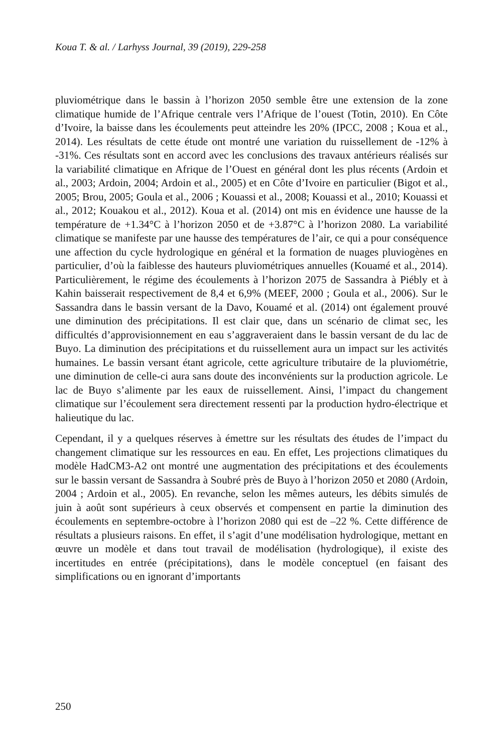Koua T. & al. / Larhyss Journal, 39 (2019), 229-258
pluviométrique dans le bassin à l’horizon 2050 semble être une extension de la zone climatique humide de l’Afrique centrale vers l’Afrique de l’ouest (Totin, 2010). En Côte d’Ivoire, la baisse dans les écoulements peut atteindre les 20% (IPCC, 2008 ; Koua et al., 2014). Les résultats de cette étude ont montré une variation du ruissellement de -12% à -31%. Ces résultats sont en accord avec les conclusions des travaux antérieurs réalisés sur la variabilité climatique en Afrique de l’Ouest en général dont les plus récents (Ardoin et al., 2003; Ardoin, 2004; Ardoin et al., 2005) et en Côte d’Ivoire en particulier (Bigot et al., 2005; Brou, 2005; Goula et al., 2006 ; Kouassi et al., 2008; Kouassi et al., 2010; Kouassi et al., 2012; Kouakou et al., 2012). Koua et al. (2014) ont mis en évidence une hausse de la température de +1.34°C à l’horizon 2050 et de +3.87°C à l’horizon 2080. La variabilité climatique se manifeste par une hausse des températures de l’air, ce qui a pour conséquence une affection du cycle hydrologique en général et la formation de nuages pluviogènes en particulier, d’où la faiblesse des hauteurs pluviométriques annuelles (Kouamé et al., 2014). Particulièrement, le régime des écoulements à l’horizon 2075 de Sassandra à Piébly et à Kahin baisserait respectivement de 8,4 et 6,9% (MEEF, 2000 ; Goula et al., 2006). Sur le Sassandra dans le bassin versant de la Davo, Kouamé et al. (2014) ont également prouvé une diminution des précipitations. Il est clair que, dans un scénario de climat sec, les difficultés d’approvisionnement en eau s’aggraveraient dans le bassin versant de du lac de Buyo. La diminution des précipitations et du ruissellement aura un impact sur les activités humaines. Le bassin versant étant agricole, cette agriculture tributaire de la pluviométrie, une diminution de celle-ci aura sans doute des inconvénients sur la production agricole. Le lac de Buyo s’alimente par les eaux de ruissellement. Ainsi, l’impact du changement climatique sur l’écoulement sera directement ressenti par la production hydro-électrique et halieutique du lac.
Cependant, il y a quelques réserves à émettre sur les résultats des études de l’impact du changement climatique sur les ressources en eau. En effet, Les projections climatiques du modèle HadCM3-A2 ont montré une augmentation des précipitations et des écoulements sur le bassin versant de Sassandra à Soubré près de Buyo à l’horizon 2050 et 2080 (Ardoin, 2004 ; Ardoin et al., 2005). En revanche, selon les mêmes auteurs, les débits simulés de juin à août sont supérieurs à ceux observés et compensent en partie la diminution des écoulements en septembre-octobre à l’horizon 2080 qui est de –22 %. Cette différence de résultats a plusieurs raisons. En effet, il s’agit d’une modélisation hydrologique, mettant en œuvre un modèle et dans tout travail de modélisation (hydrologique), il existe des incertitudes en entrée (précipitations), dans le modèle conceptuel (en faisant des simplifications ou en ignorant d’importants
250